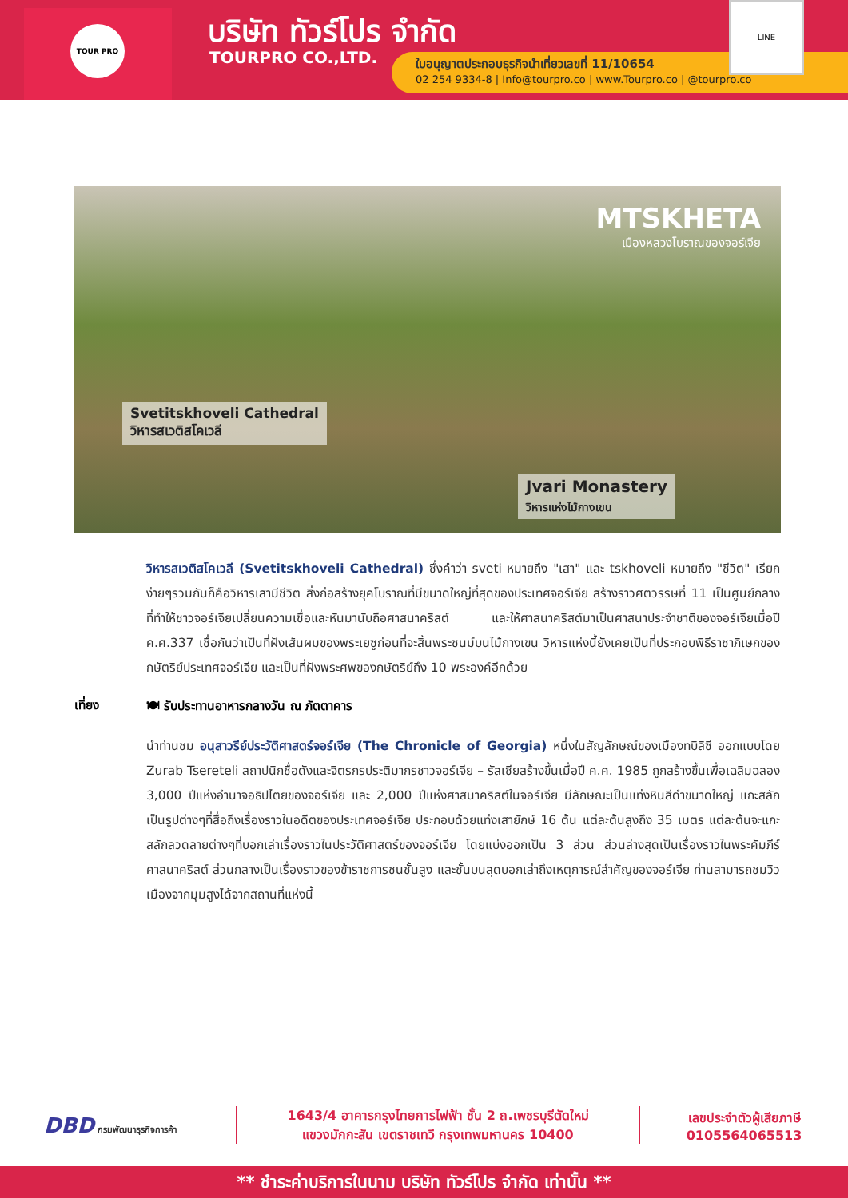TOUR PRO บริษัท ทัวร์โปร จำกัด
TOURPRO CO.,LTD.
ใบอนุญาตประกอบธุรกิจนำเที่ยวเลขที่ 11/10654
02 254 9334-8 | Info@tourpro.co | www.Tourpro.co | @tourpro.co
LINE
MTSKHETA
เมืองหลวงโบราณของจอร์เจีย
Svetitskhoveli Cathedral
วิหารสเวติสโคเวลี
Jvari Monastery
วิหารแห่งไม้กางเขน
วิหารสเวติสโคเวลี (Svetitskhoveli Cathedral) ซึ่งคำว่า sveti หมายถึง "เสา" และ tskhoveli หมายถึง "ชีวิต" เรียกง่ายๆรวมกันก็คือวิหารเสามีชีวิต สิ่งก่อสร้างยุคโบราณที่มีขนาดใหญ่ที่สุดของประเทศจอร์เจีย สร้างราวศตวรรษที่ 11 เป็นศูนย์กลางที่ทำให้ชาวจอร์เจียเปลี่ยนความเชื่อและหันมานับถือศาสนาคริสต์ และให้ศาสนาคริสต์มาเป็นศาสนาประจำชาติของจอร์เจียเมื่อปี ค.ศ.337 เชื่อกันว่าเป็นที่ฝังเส้นผมของพระเยซูก่อนที่จะสิ้นพระชนม์บนไม้กางเขน วิหารแห่งนี้ยังเคยเป็นที่ประกอบพิธีราชาภิเษกของกษัตริย์ประเทศจอร์เจีย และเป็นที่ฝังพระศพของกษัตริย์ถึง 10 พระองค์อีกด้วย
เที่ยง 🍽 รับประทานอาหารกลางวัน ณ ภัตตาคาร
นำท่านชม อนุสาวรีย์ประวัติศาสตร์จอร์เจีย (The Chronicle of Georgia) หนึ่งในสัญลักษณ์ของเมืองทบิลิซี ออกแบบโดย Zurab Tsereteli สถาปนิกชื่อดังและจิตรกรประติมากรชาวจอร์เจีย – รัสเซียสร้างขึ้นเมื่อปี ค.ศ. 1985 ถูกสร้างขึ้นเพื่อเฉลิมฉลอง 3,000 ปีแห่งอำนาจอธิปไตยของจอร์เจีย และ 2,000 ปีแห่งศาสนาคริสต์ในจอร์เจีย มีลักษณะเป็นแท่งหินสีดำขนาดใหญ่ แกะสลักเป็นรูปต่างๆที่สื่อถึงเรื่องราวในอดีตของประเทศจอร์เจีย ประกอบด้วยแท่งเสายักษ์ 16 ต้น แต่ละต้นสูงถึง 35 เมตร แต่ละต้นจะแกะสลักลวดลายต่างๆที่บอกเล่าเรื่องราวในประวัติศาสตร์ของจอร์เจีย โดยแบ่งออกเป็น 3 ส่วน ส่วนล่างสุดเป็นเรื่องราวในพระคัมภีร์ศาสนาคริสต์ ส่วนกลางเป็นเรื่องราวของข้าราชการชนชั้นสูง และชั้นบนสุดบอกเล่าถึงเหตุการณ์สำคัญของจอร์เจีย ท่านสามารถชมวิวเมืองจากมุมสูงได้จากสถานที่แห่งนี้
DBD กรมพัฒนาธุรกิจการค้า
1643/4 อาคารกรุงไทยการไฟฟ้า ชั้น 2 ถ.เพชรบุรีตัดใหม่
แขวงมักกะสัน เขตราชเทวี กรุงเทพมหานคร 10400
เลขประจำตัวผู้เสียภาษี
0105564065513
** ชำระค่าบริการในนาม บริษัท ทัวร์โปร จำกัด เท่านั้น **